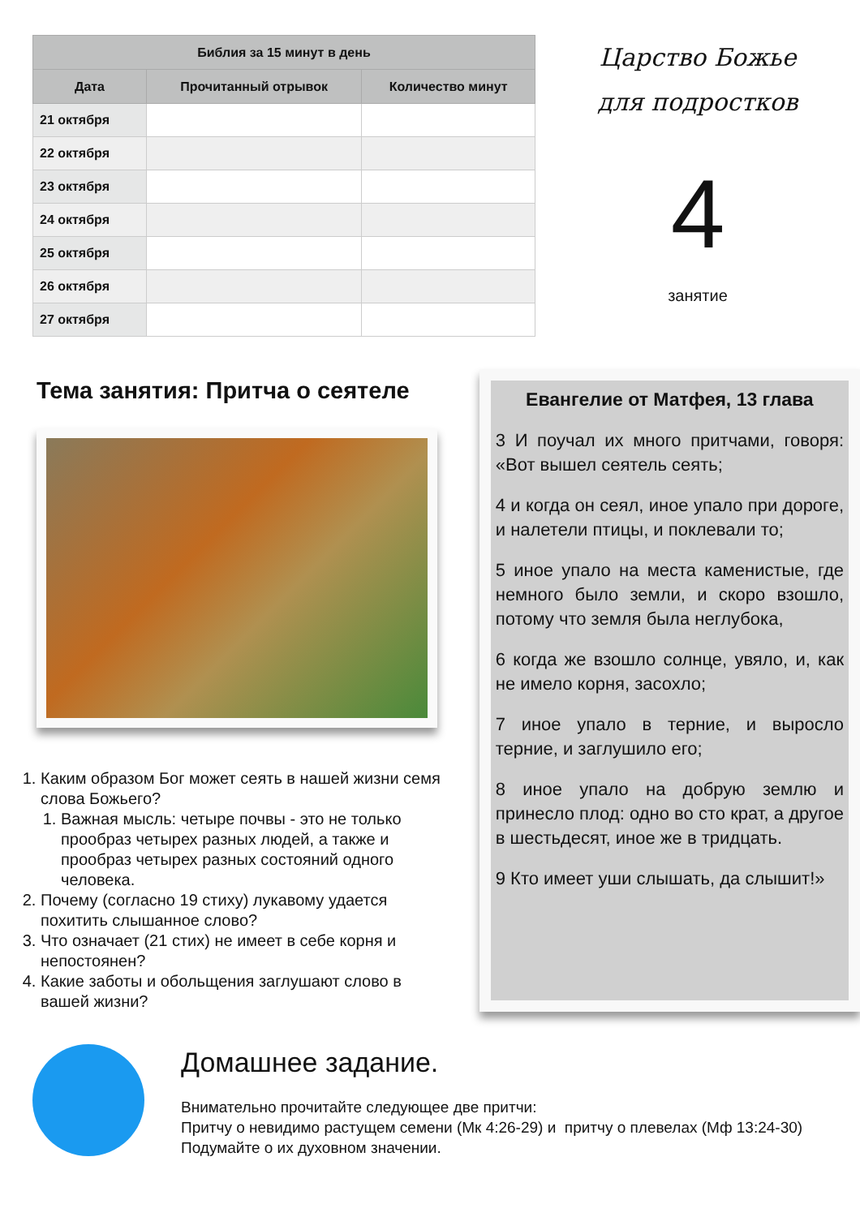| Библия за 15 минут в день | | |
| --- | --- | --- |
| Дата | Прочитанный отрывок | Количество минут |
| 21 октября | | |
| 22 октября | | |
| 23 октября | | |
| 24 октября | | |
| 25 октября | | |
| 26 октября | | |
| 27 октября | | |
Царство Божье
для подростков
4
занятие
Тема занятия: Притча о сеятеле
1. Каким образом Бог может сеять в нашей жизни семя слова Божьего?
1. Важная мысль: четыре почвы - это не только прообраз четырех разных людей, а также и прообраз четырех разных состояний одного человека.
2. Почему (согласно 19 стиху) лукавому удается похитить слышанное слово?
3. Что означает (21 стих) не имеет в себе корня и непостоянен?
4. Какие заботы и обольщения заглушают слово в вашей жизни?
Евангелие от Матфея, 13 глава
3 И поучал их много притчами, говоря: «Вот вышел сеятель сеять;
4 и когда он сеял, иное упало при дороге, и налетели птицы, и поклевали то;
5 иное упало на места каменистые, где немного было земли, и скоро взошло, потому что земля была неглубока,
6 когда же взошло солнце, увяло, и, как не имело корня, засохло;
7 иное упало в терние, и выросло терние, и заглушило его;
8 иное упало на добрую землю и принесло плод: одно во сто крат, а другое в шестьдесят, иное же в тридцать.
9 Кто имеет уши слышать, да слышит!»
Домашнее задание.
Внимательно прочитайте следующее две притчи:
Притчу о невидимо растущем семени (Мк 4:26-29) и притчу о плевелах (Мф 13:24-30) Подумайте о их духовном значении.